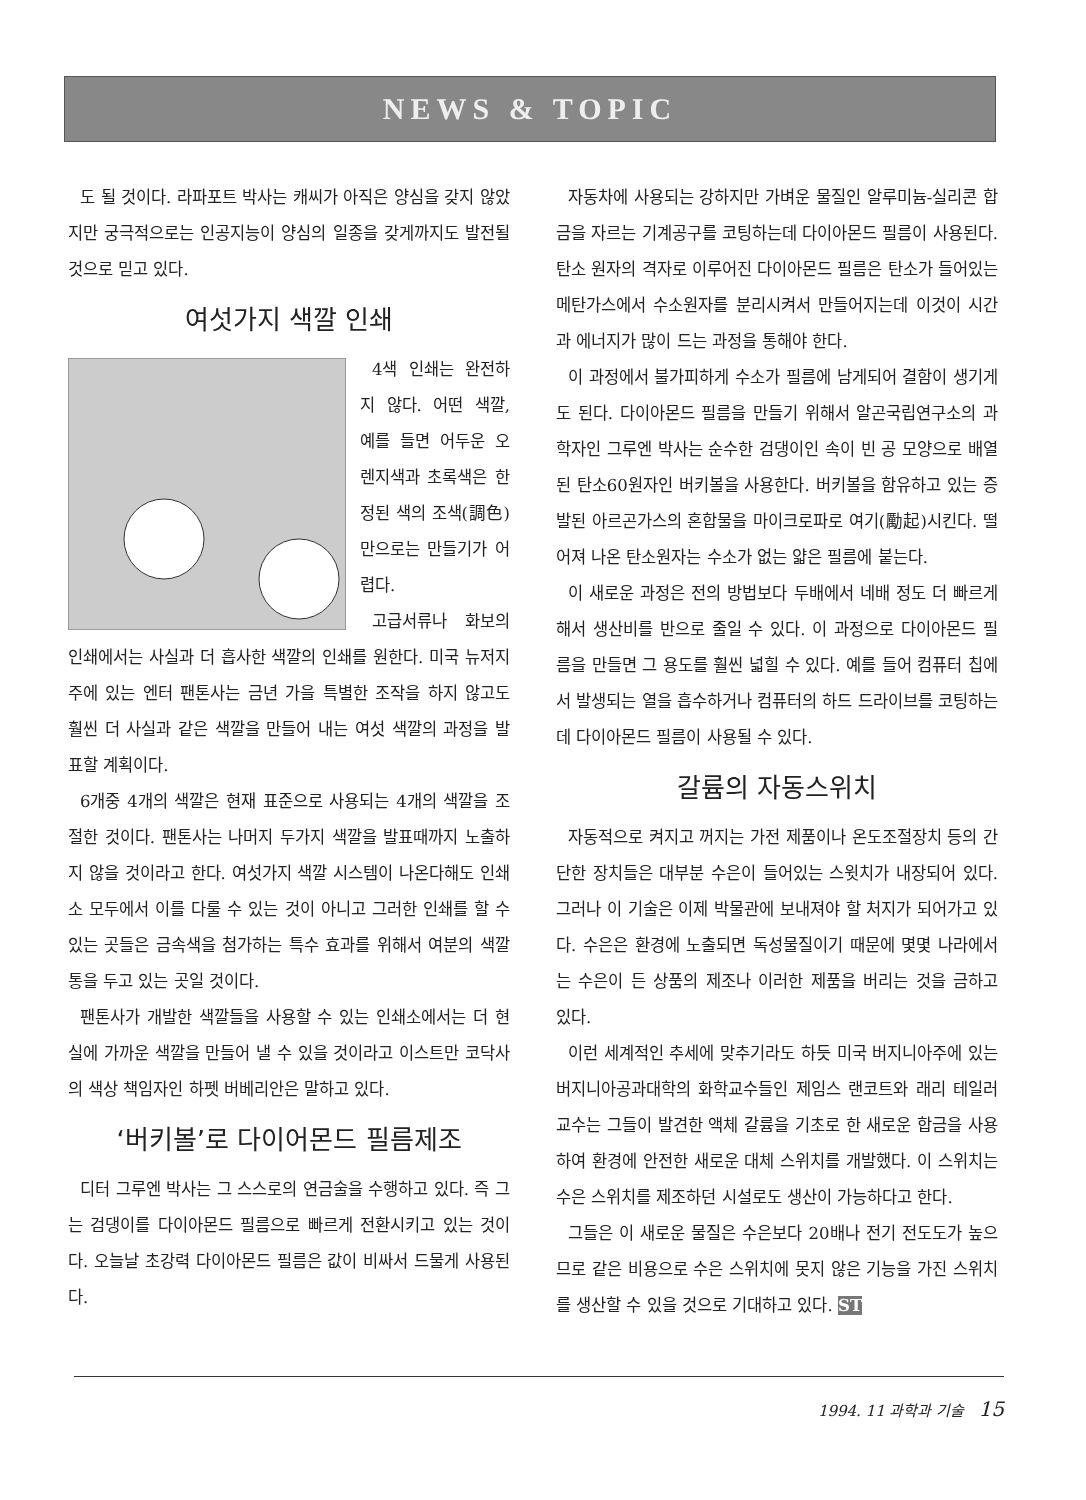NEWS & TOPIC
도 될 것이다. 라파포트 박사는 캐씨가 아직은 양심을 갖지 않았지만 궁극적으로는 인공지능이 양심의 일종을 갖게까지도 발전될 것으로 믿고 있다.
여섯가지 색깔 인쇄
4색 인쇄는 완전하지 않다. 어떤 색깔, 예를 들면 어두운 오렌지색과 초록색은 한정된 색의 조색(調色)만으로는 만들기가 어렵다.
고급서류나 화보의 인쇄에서는 사실과 더 흡사한 색깔의 인쇄를 원한다. 미국 뉴저지주에 있는 엔터 팬톤사는 금년 가을 특별한 조작을 하지 않고도 훨씬 더 사실과 같은 색깔을 만들어 내는 여섯 색깔의 과정을 발표할 계획이다.
6개중 4개의 색깔은 현재 표준으로 사용되는 4개의 색깔을 조절한 것이다. 팬톤사는 나머지 두가지 색깔을 발표때까지 노출하지 않을 것이라고 한다. 여섯가지 색깔 시스템이 나온다해도 인쇄소 모두에서 이를 다룰 수 있는 것이 아니고 그러한 인쇄를 할 수 있는 곳들은 금속색을 첨가하는 특수 효과를 위해서 여분의 색깔통을 두고 있는 곳일 것이다.
팬톤사가 개발한 색깔들을 사용할 수 있는 인쇄소에서는 더 현실에 가까운 색깔을 만들어 낼 수 있을 것이라고 이스트만 코닥사의 색상 책임자인 하펫 버베리안은 말하고 있다.
‘버키볼’로 다이어몬드 필름제조
디터 그루엔 박사는 그 스스로의 연금술을 수행하고 있다. 즉 그는 검댕이를 다이아몬드 필름으로 빠르게 전환시키고 있는 것이다. 오늘날 초강력 다이아몬드 필름은 값이 비싸서 드물게 사용된다.
자동차에 사용되는 강하지만 가벼운 물질인 알루미늄-실리콘 합금을 자르는 기계공구를 코팅하는데 다이아몬드 필름이 사용된다. 탄소 원자의 격자로 이루어진 다이아몬드 필름은 탄소가 들어있는 메탄가스에서 수소원자를 분리시켜서 만들어지는데 이것이 시간과 에너지가 많이 드는 과정을 통해야 한다.
이 과정에서 불가피하게 수소가 필름에 남게되어 결함이 생기게도 된다. 다이아몬드 필름을 만들기 위해서 알곤국립연구소의 과학자인 그루엔 박사는 순수한 검댕이인 속이 빈 공 모양으로 배열된 탄소60원자인 버키볼을 사용한다. 버키볼을 함유하고 있는 증발된 아르곤가스의 혼합물을 마이크로파로 여기(勵起)시킨다. 떨어져 나온 탄소원자는 수소가 없는 얇은 필름에 붙는다.
이 새로운 과정은 전의 방법보다 두배에서 네배 정도 더 빠르게 해서 생산비를 반으로 줄일 수 있다. 이 과정으로 다이아몬드 필름을 만들면 그 용도를 훨씬 넓힐 수 있다. 예를 들어 컴퓨터 칩에서 발생되는 열을 흡수하거나 컴퓨터의 하드 드라이브를 코팅하는데 다이아몬드 필름이 사용될 수 있다.
갈륨의 자동스위치
자동적으로 켜지고 꺼지는 가전 제품이나 온도조절장치 등의 간단한 장치들은 대부분 수은이 들어있는 스윗치가 내장되어 있다. 그러나 이 기술은 이제 박물관에 보내져야 할 처지가 되어가고 있다. 수은은 환경에 노출되면 독성물질이기 때문에 몇몇 나라에서는 수은이 든 상품의 제조나 이러한 제품을 버리는 것을 금하고 있다.
이런 세계적인 추세에 맞추기라도 하듯 미국 버지니아주에 있는 버지니아공과대학의 화학교수들인 제임스 랜코트와 래리 테일러 교수는 그들이 발견한 액체 갈륨을 기초로 한 새로운 합금을 사용하여 환경에 안전한 새로운 대체 스위치를 개발했다. 이 스위치는 수은 스위치를 제조하던 시설로도 생산이 가능하다고 한다.
그들은 이 새로운 물질은 수은보다 20배나 전기 전도도가 높으므로 같은 비용으로 수은 스위치에 못지 않은 기능을 가진 스위치를 생산할 수 있을 것으로 기대하고 있다. ST
1994. 11 과학과 기술 15